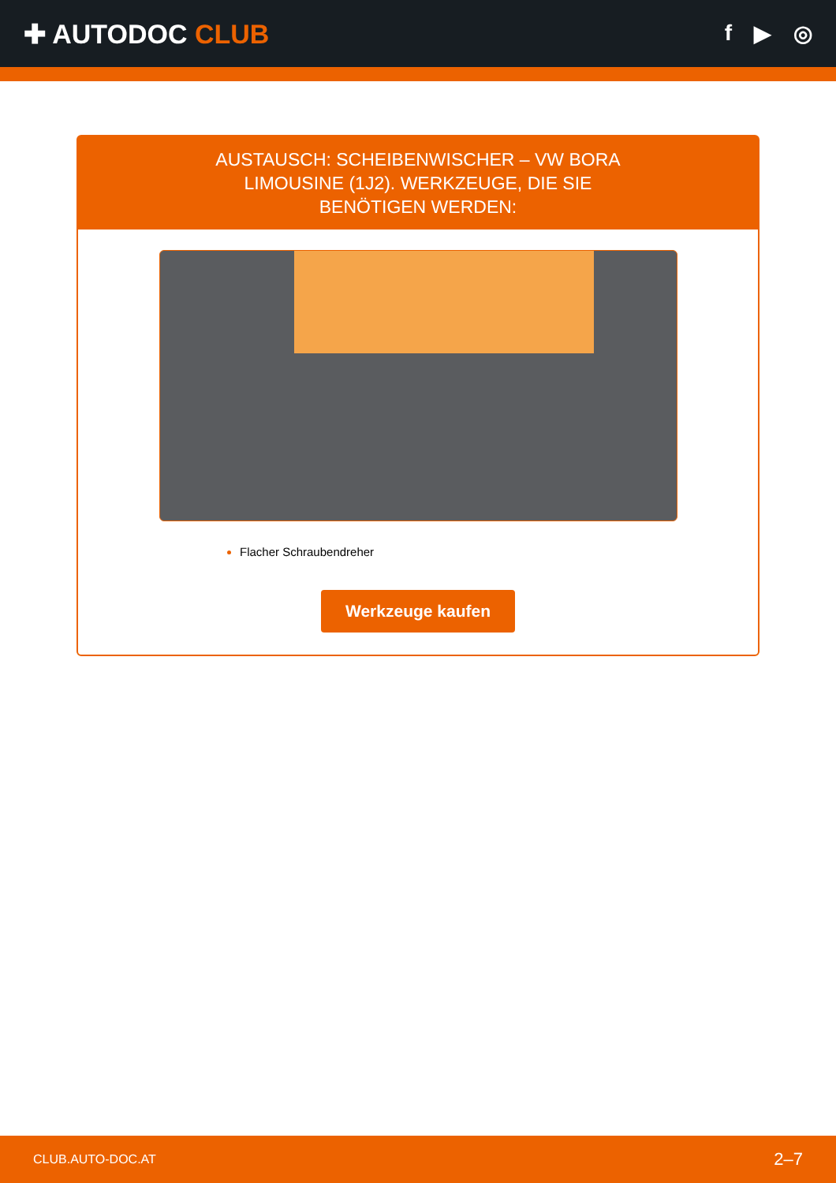✚ AUTODOC CLUB
f ▶ ◎
AUSTAUSCH: SCHEIBENWISCHER – VW BORA LIMOUSINE (1J2). WERKZEUGE, DIE SIE BENÖTIGEN WERDEN:
Flacher Schraubendreher
Werkzeuge kaufen
CLUB.AUTO-DOC.AT 2–7